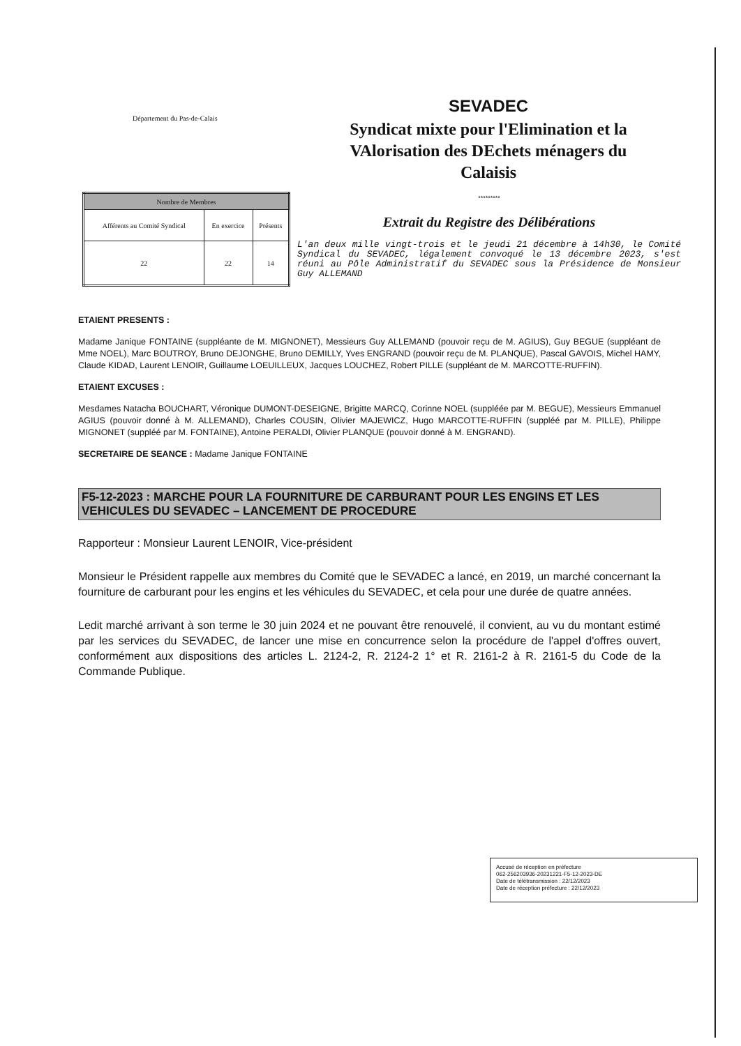Département du Pas-de-Calais
SEVADEC
Syndicat mixte pour l'Elimination et la
VAlorisation des DEchets ménagers du
Calaisis
| Nombre de Membres | | |
| --- | --- | --- |
| Afférents au Comité Syndical | En exercice | Présents |
| 22 | 22 | 14 |
*********
Extrait du Registre des Délibérations
L'an deux mille vingt-trois et le jeudi 21 décembre à 14h30, le Comité Syndical du SEVADEC, légalement convoqué le 13 décembre 2023, s'est réuni au Pôle Administratif du SEVADEC sous la Présidence de Monsieur Guy ALLEMAND
ETAIENT PRESENTS :
Madame Janique FONTAINE (suppléante de M. MIGNONET), Messieurs Guy ALLEMAND (pouvoir reçu de M. AGIUS), Guy BEGUE (suppléant de Mme NOEL), Marc BOUTROY, Bruno DEJONGHE, Bruno DEMILLY, Yves ENGRAND (pouvoir reçu de M. PLANQUE), Pascal GAVOIS, Michel HAMY, Claude KIDAD, Laurent LENOIR, Guillaume LOEUILLEUX, Jacques LOUCHEZ, Robert PILLE (suppléant de M. MARCOTTE-RUFFIN).
ETAIENT EXCUSES :
Mesdames Natacha BOUCHART, Véronique DUMONT-DESEIGNE, Brigitte MARCQ, Corinne NOEL (suppléée par M. BEGUE), Messieurs Emmanuel AGIUS (pouvoir donné à M. ALLEMAND), Charles COUSIN, Olivier MAJEWICZ, Hugo MARCOTTE-RUFFIN (suppléé par M. PILLE), Philippe MIGNONET (suppléé par M. FONTAINE), Antoine PERALDI, Olivier PLANQUE (pouvoir donné à M. ENGRAND).
SECRETAIRE DE SEANCE : Madame Janique FONTAINE
F5-12-2023 : MARCHE POUR LA FOURNITURE DE CARBURANT POUR LES ENGINS ET LES VEHICULES DU SEVADEC – LANCEMENT DE PROCEDURE
Rapporteur : Monsieur Laurent LENOIR, Vice-président
Monsieur le Président rappelle aux membres du Comité que le SEVADEC a lancé, en 2019, un marché concernant la fourniture de carburant pour les engins et les véhicules du SEVADEC, et cela pour une durée de quatre années.
Ledit marché arrivant à son terme le 30 juin 2024 et ne pouvant être renouvelé, il convient, au vu du montant estimé par les services du SEVADEC, de lancer une mise en concurrence selon la procédure de l'appel d'offres ouvert, conformément aux dispositions des articles L. 2124-2, R. 2124-2 1° et R. 2161-2 à R. 2161-5 du Code de la Commande Publique.
Accusé de réception en préfecture
062-256203936-20231221-F5-12-2023-DE
Date de télétransmission : 22/12/2023
Date de réception préfecture : 22/12/2023